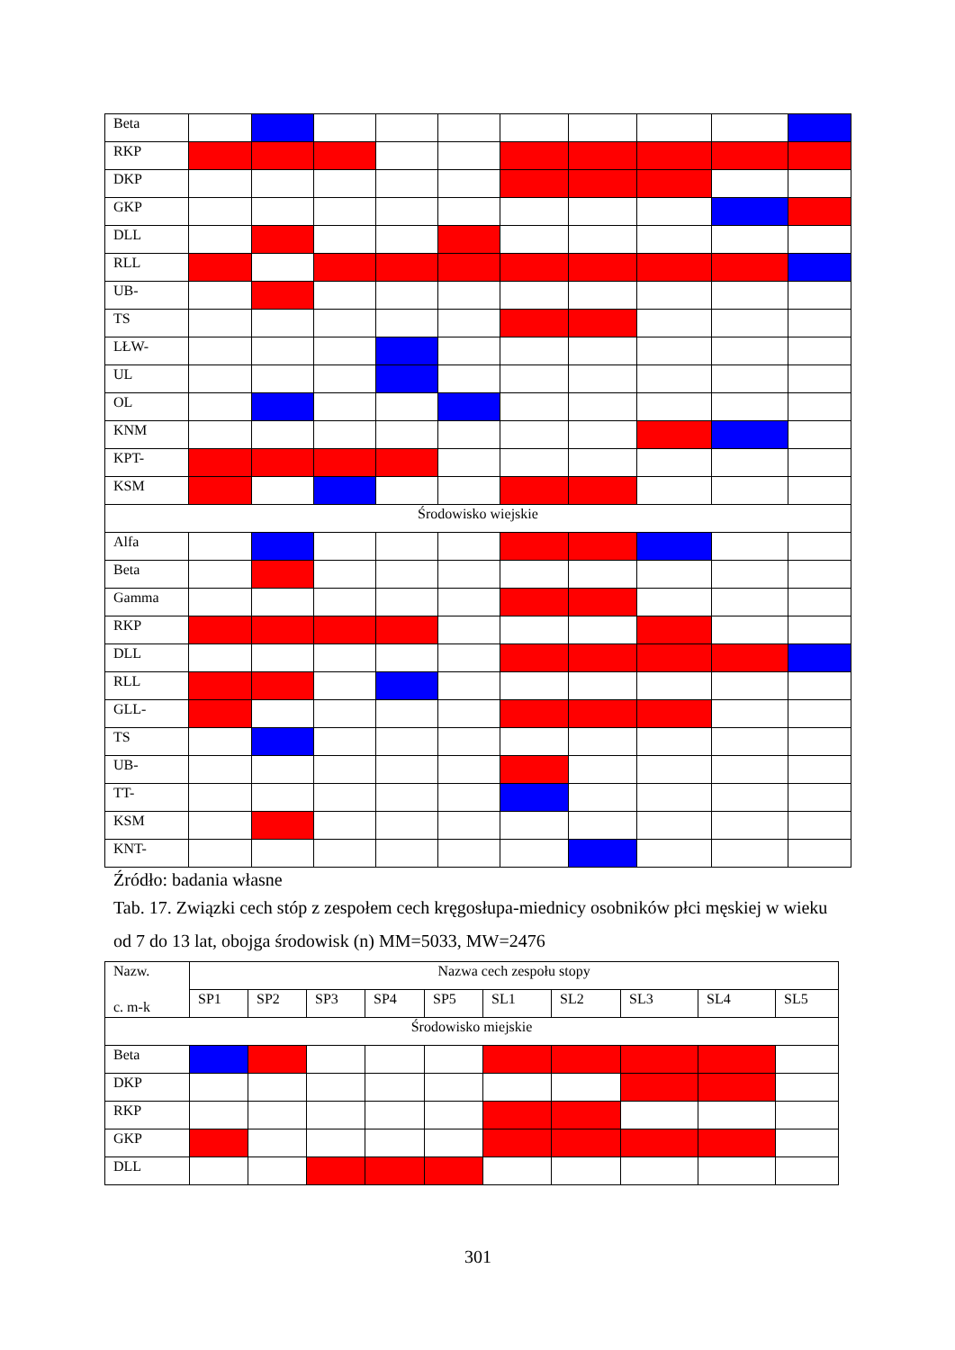| Beta | | | | | | | | | | |
| RKP | | | | | | | | | | |
| DKP | | | | | | | | | | |
| GKP | | | | | | | | | | |
| DLL | | | | | | | | | | |
| RLL | | | | | | | | | | |
| UB- | | | | | | | | | | |
| TS | | | | | | | | | | |
| LŁW- | | | | | | | | | | |
| UL | | | | | | | | | | |
| OL | | | | | | | | | | |
| KNM | | | | | | | | | | |
| KPT- | | | | | | | | | | |
| KSM | | | | | | | | | | |
| Środowisko wiejskie | | | | | | | | | | |
| Alfa | | | | | | | | | | |
| Beta | | | | | | | | | | |
| Gamma | | | | | | | | | | |
| RKP | | | | | | | | | | |
| DLL | | | | | | | | | | |
| RLL | | | | | | | | | | |
| GLL- | | | | | | | | | | |
| TS | | | | | | | | | | |
| UB- | | | | | | | | | | |
| TT- | | | | | | | | | | |
| KSM | | | | | | | | | | |
| KNT- | | | | | | | | | | |
Źródło: badania własne
Tab. 17. Związki cech stóp z zespołem cech kręgosłupa-miednicy osobników płci męskiej w wieku od 7 do 13 lat, obojga środowisk (n) MM=5033, MW=2476
| Nazw. c. m-k | Nazwa cech zespołu stopy | | | | | | | | | |
| --- | --- | --- | --- | --- | --- | --- | --- | --- | --- | --- |
| | SP1 | SP2 | SP3 | SP4 | SP5 | SL1 | SL2 | SL3 | SL4 | SL5 |
| Środowisko miejskie | | | | | | | | | | |
| Beta | | | | | | | | | | |
| DKP | | | | | | | | | | |
| RKP | | | | | | | | | | |
| GKP | | | | | | | | | | |
| DLL | | | | | | | | | | |
301